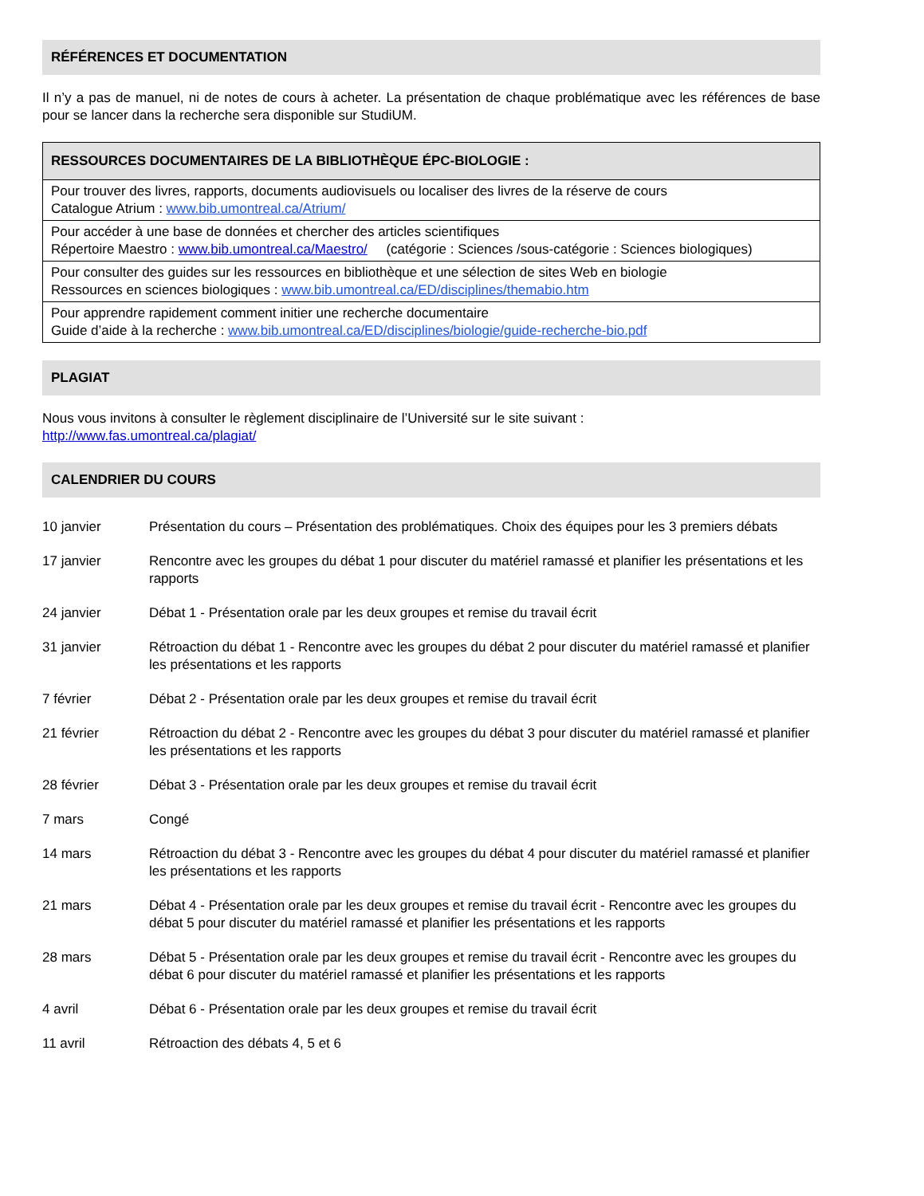RÉFÉRENCES ET DOCUMENTATION
Il n’y a pas de manuel, ni de notes de cours à acheter. La présentation de chaque problématique avec les références de base pour se lancer dans la recherche sera disponible sur StudiUM.
| RESSOURCES DOCUMENTAIRES DE LA BIBLIOTHÈQUE ÉPC-BIOLOGIE : |
| --- |
| Pour trouver des livres, rapports, documents audiovisuels ou localiser des livres de la réserve de cours Catalogue Atrium : www.bib.umontreal.ca/Atrium/ |
| Pour accéder à une base de données et chercher des articles scientifiques Répertoire Maestro : www.bib.umontreal.ca/Maestro/ (catégorie : Sciences /sous-catégorie : Sciences biologiques) |
| Pour consulter des guides sur les ressources en bibliothèque et une sélection de sites Web en biologie Ressources en sciences biologiques : www.bib.umontreal.ca/ED/disciplines/themabio.htm |
| Pour apprendre rapidement comment initier une recherche documentaire Guide d’aide à la recherche : www.bib.umontreal.ca/ED/disciplines/biologie/guide-recherche-bio.pdf |
PLAGIAT
Nous vous invitons à consulter le règlement disciplinaire de l’Université sur le site suivant :
http://www.fas.umontreal.ca/plagiat/
CALENDRIER DU COURS
| 10 janvier | Présentation du cours – Présentation des problématiques. Choix des équipes pour les 3 premiers débats |
| 17 janvier | Rencontre avec les groupes du débat 1 pour discuter du matériel ramassé et planifier les présentations et les rapports |
| 24 janvier | Débat 1 - Présentation orale par les deux groupes et remise du travail écrit |
| 31 janvier | Rétroaction du débat 1 - Rencontre avec les groupes du débat 2 pour discuter du matériel ramassé et planifier les présentations et les rapports |
| 7 février | Débat 2 - Présentation orale par les deux groupes et remise du travail écrit |
| 21 février | Rétroaction du débat 2 - Rencontre avec les groupes du débat 3 pour discuter du matériel ramassé et planifier les présentations et les rapports |
| 28 février | Débat 3 - Présentation orale par les deux groupes et remise du travail écrit |
| 7 mars | Congé |
| 14 mars | Rétroaction du débat 3 - Rencontre avec les groupes du débat 4 pour discuter du matériel ramassé et planifier les présentations et les rapports |
| 21 mars | Débat 4 - Présentation orale par les deux groupes et remise du travail écrit - Rencontre avec les groupes du débat 5 pour discuter du matériel ramassé et planifier les présentations et les rapports |
| 28 mars | Débat 5 - Présentation orale par les deux groupes et remise du travail écrit - Rencontre avec les groupes du débat 6 pour discuter du matériel ramassé et planifier les présentations et les rapports |
| 4 avril | Débat 6 - Présentation orale par les deux groupes et remise du travail écrit |
| 11 avril | Rétroaction des débats 4, 5 et 6 |